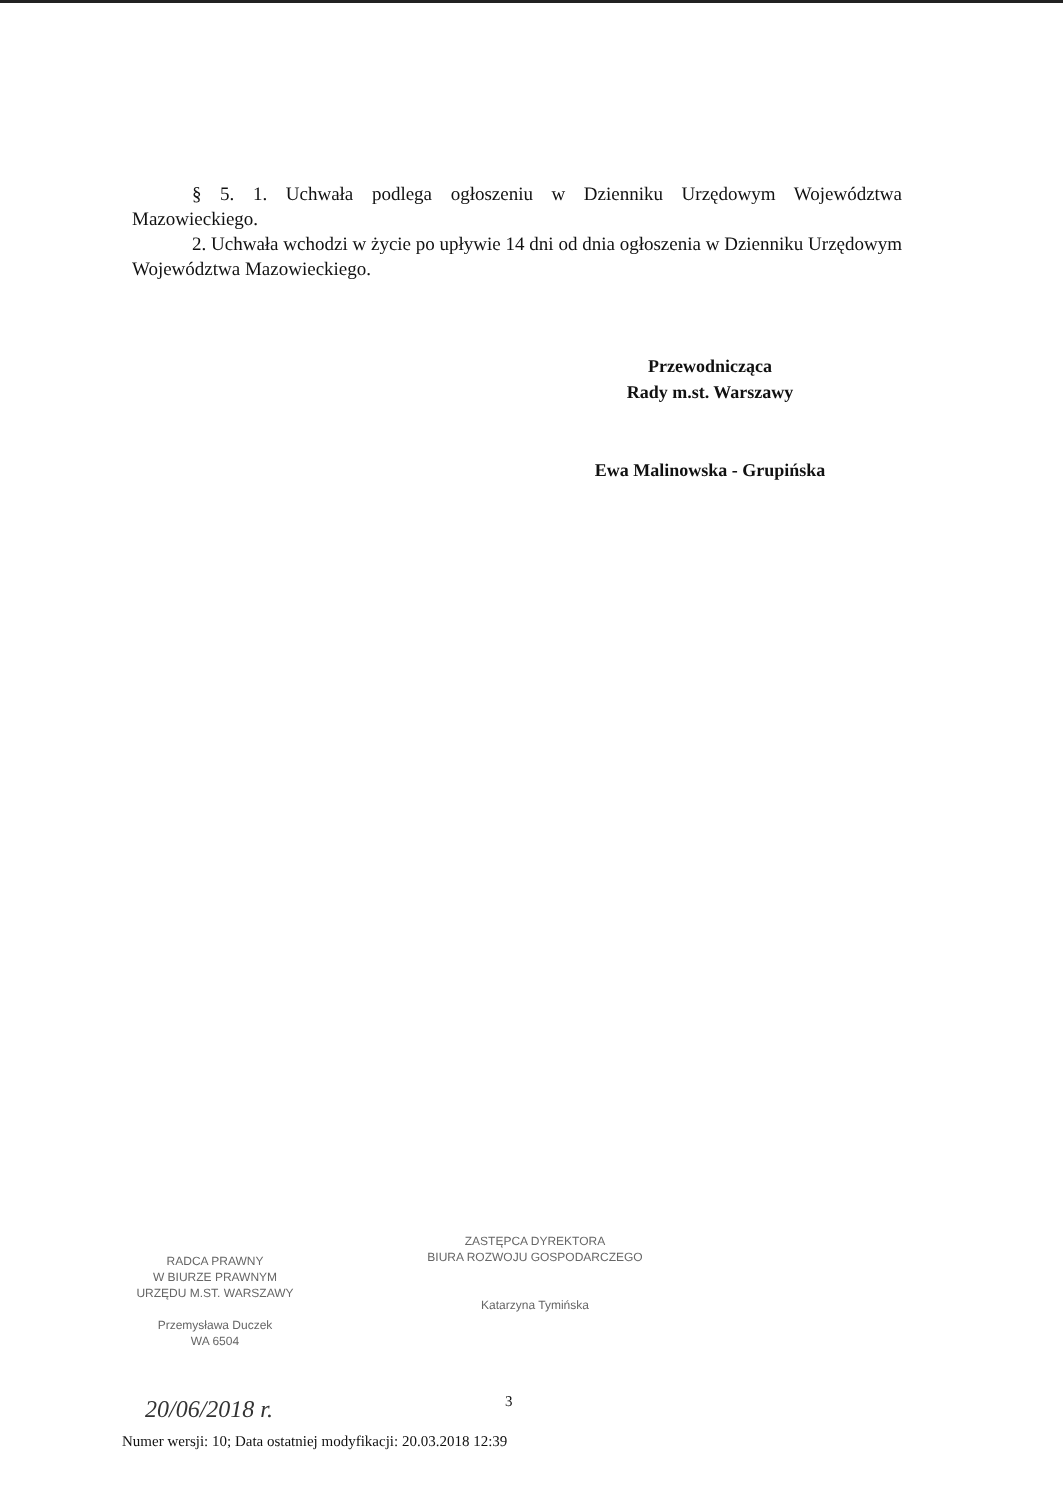§ 5. 1. Uchwała podlega ogłoszeniu w Dzienniku Urzędowym Województwa Mazowieckiego.
2. Uchwała wchodzi w życie po upływie 14 dni od dnia ogłoszenia w Dzienniku Urzędowym Województwa Mazowieckiego.
Przewodnicząca
Rady m.st. Warszawy
Ewa Malinowska - Grupińska
RADCA PRAWNY
W BIURZE PRAWNYM
URZĘDU M.ST. WARSZAWY
Przemysława Duczek
WA 6504
ZASTĘPCA DYREKTORA
BIURA ROZWOJU GOSPODARCZEGO
Katarzyna Tymińska
20/06/2018 r. 3
Numer wersji: 10; Data ostatniej modyfikacji: 20.03.2018 12:39